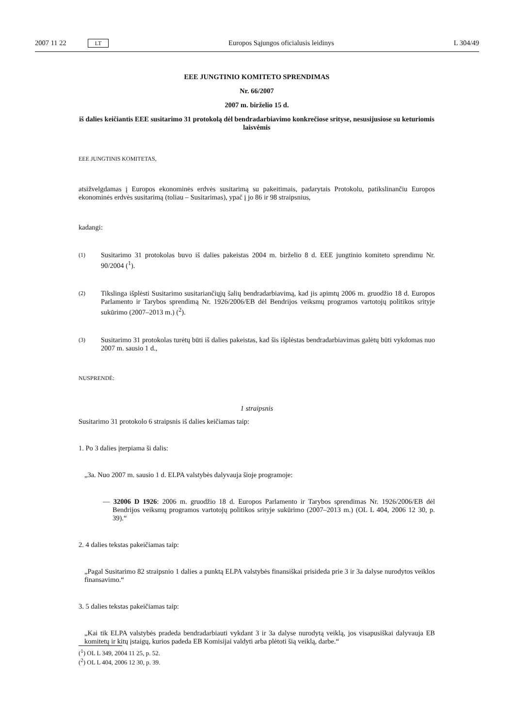2007 11 22 LT Europos Sąjungos oficialusis leidinys L 304/49
EEE JUNGTINIO KOMITETO SPRENDIMAS
Nr. 66/2007
2007 m. birželio 15 d.
iš dalies keičiantis EEE susitarimo 31 protokolą dėl bendradarbiavimo konkrečiose srityse, nesusijusiose su keturiomis laisvėmis
EEE JUNGTINIS KOMITETAS,
atsižvelgdamas į Europos ekonominės erdvės susitarimą su pakeitimais, padarytais Protokolu, patikslinančiu Europos ekonominės erdvės susitarimą (toliau – Susitarimas), ypač į jo 86 ir 98 straipsnius,
kadangi:
(1)
Susitarimo 31 protokolas buvo iš dalies pakeistas 2004 m. birželio 8 d. EEE jungtinio komiteto sprendimu Nr. 90/2004 (<sup>1</sup>).
(2)
Tikslinga išplėsti Susitarimo susitariančiųjų šalių bendradarbiavimą, kad jis apimtų 2006 m. gruodžio 18 d. Europos Parlamento ir Tarybos sprendimą Nr. 1926/2006/EB dėl Bendrijos veiksmų programos vartotojų politikos srityje sukūrimo (2007–2013 m.) (<sup>2</sup>).
(3)
Susitarimo 31 protokolas turėtų būti iš dalies pakeistas, kad šis išplėstas bendradarbiavimas galėtų būti vykdomas nuo 2007 m. sausio 1 d.,
NUSPRENDĖ:
1 straipsnis
Susitarimo 31 protokolo 6 straipsnis iš dalies keičiamas taip:
1. Po 3 dalies įterpiama ši dalis:
„3a. Nuo 2007 m. sausio 1 d. ELPA valstybės dalyvauja šioje programoje:
— 32006 D 1926: 2006 m. gruodžio 18 d. Europos Parlamento ir Tarybos sprendimas Nr. 1926/2006/EB dėl Bendrijos veiksmų programos vartotojų politikos srityje sukūrimo (2007–2013 m.) (OL L 404, 2006 12 30, p. 39).“
2. 4 dalies tekstas pakeičiamas taip:
„Pagal Susitarimo 82 straipsnio 1 dalies a punktą ELPA valstybės finansiškai prisideda prie 3 ir 3a dalyse nurodytos veiklos finansavimo.“
3. 5 dalies tekstas pakeičiamas taip:
„Kai tik ELPA valstybės pradeda bendradarbiauti vykdant 3 ir 3a dalyse nurodytą veiklą, jos visapusiškai dalyvauja EB komitetų ir kitų įstaigų, kurios padeda EB Komisijai valdyti arba plėtoti šią veiklą, darbe.“
(<sup>1</sup>) OL L 349, 2004 11 25, p. 52.
(<sup>2</sup>) OL L 404, 2006 12 30, p. 39.